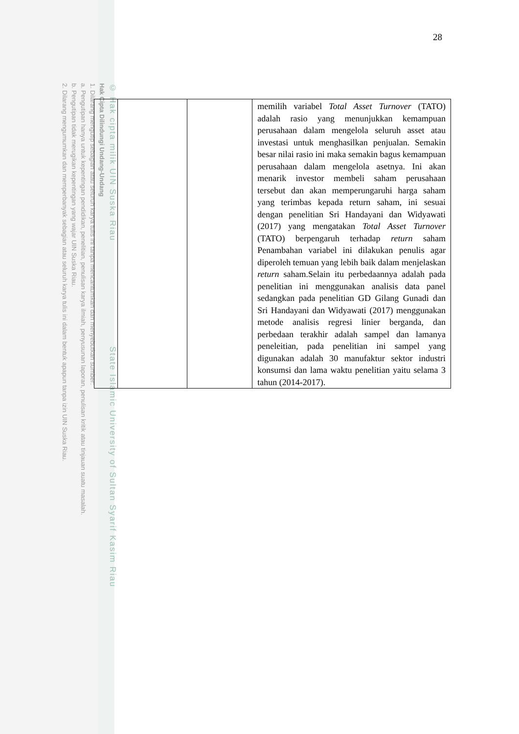© Hak cipta milik UIN Suska Riau State Islamic University of Sultan Syarif Kasim Riau
Hak Cipta Dilindungi Undang-Undang
1. Dilarang mengutip sebagian atau seluruh karya tulis ini tanpa mencantumkan dan menyebutkan sumber:
a. Pengutipan hanya untuk kepentingan pendidikan, penelitian, penulisan karya ilmiah, penyusunan laporan, penulisan kritik atau tinjauan suatu masalah.
b. Pengutipan tidak merugikan kepentingan yang wajar UIN Suska Riau.
2. Dilarang mengumumkan dan memperbanyak sebagian atau seluruh karya tulis ini dalam bentuk apapun tanpa izin UIN Suska Riau.
28
| | | | memilih variabel Total Asset Turnover (TATO) adalah rasio yang menunjukkan kemampuan perusahaan dalam mengelola seluruh asset atau investasi untuk menghasilkan penjualan. Semakin besar nilai rasio ini maka semakin bagus kemampuan perusahaan dalam mengelola asetnya. Ini akan menarik investor membeli saham perusahaan tersebut dan akan memperungaruhi harga saham yang terimbas kepada return saham, ini sesuai dengan penelitian Sri Handayani dan Widyawati (2017) yang mengatakan Total Asset Turnover (TATO) berpengaruh terhadap return saham Penambahan variabel ini dilakukan penulis agar diperoleh temuan yang lebih baik dalam menjelaskan return saham.Selain itu perbedaannya adalah pada penelitian ini menggunakan analisis data panel sedangkan pada penelitian GD Gilang Gunadi dan Sri Handayani dan Widyawati (2017) menggunakan metode analisis regresi linier berganda, dan perbedaan terakhir adalah sampel dan lamanya peneleitian, pada penelitian ini sampel yang digunakan adalah 30 manufaktur sektor industri konsumsi dan lama waktu penelitian yaitu selama 3 tahun (2014-2017). |